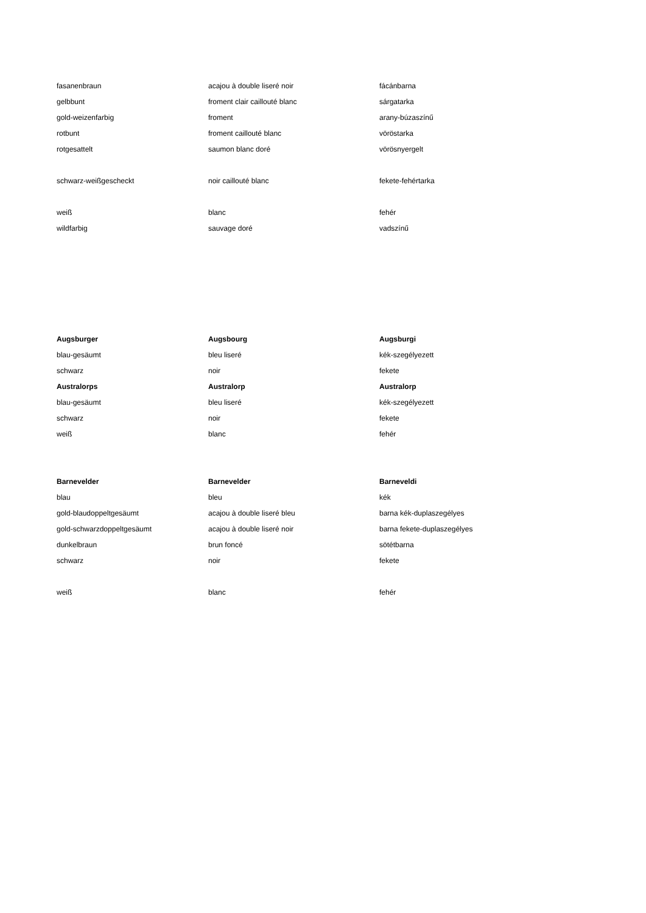| fasanenbraun | acajou à double liseré noir | fácánbarna |
| gelbbunt | froment clair caillouté blanc | sárgatarka |
| gold-weizenfarbig | froment | arany-búzaszínű |
| rotbunt | froment caillouté blanc | vöröstarka |
| rotgesattelt | saumon blanc doré | vörösnyergelt |
| schwarz-weißgescheckt | noir caillouté blanc | fekete-fehértarka |
| weiß | blanc | fehér |
| wildfarbig | sauvage doré | vadszínű |
| Augsburger | Augsbourg | Augsburgi |
| blau-gesäumt | bleu liseré | kék-szegélyezett |
| schwarz | noir | fekete |
| Australorps | Australorp | Australorp |
| blau-gesäumt | bleu liseré | kék-szegélyezett |
| schwarz | noir | fekete |
| weiß | blanc | fehér |
| Barnevelder | Barnevelder | Barneveldi |
| blau | bleu | kék |
| gold-blaudoppeltgesäumt | acajou à double liseré bleu | barna kék-duplaszegélyes |
| gold-schwarzdoppeltgesäumt | acajou à double liseré noir | barna fekete-duplaszegélyes |
| dunkelbraun | brun foncé | sötétbarna |
| schwarz | noir | fekete |
| weiß | blanc | fehér |